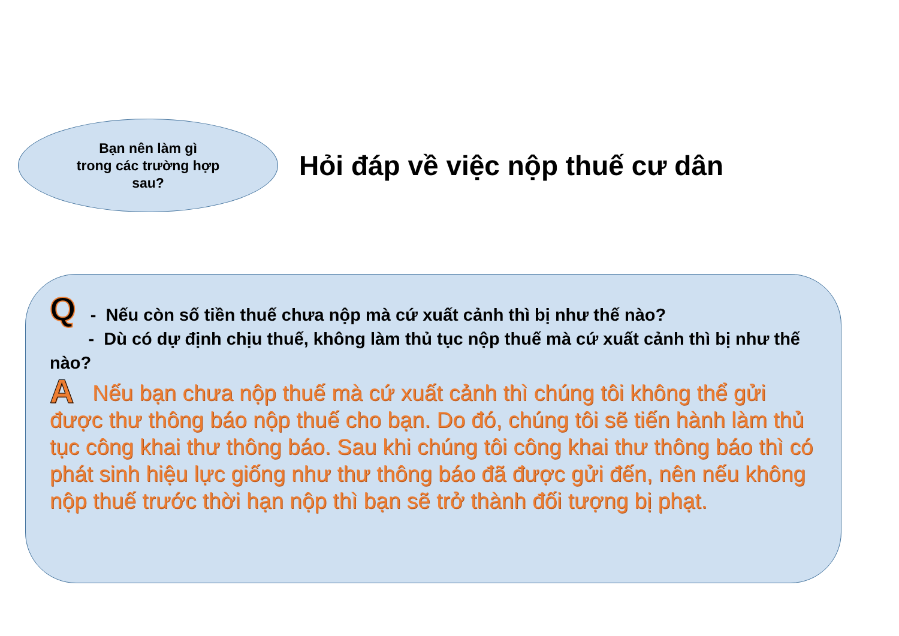Bạn nên làm gì
trong các trường hợp
sau?
Hỏi đáp về việc nộp thuế cư dân
Q - Nếu còn số tiền thuế chưa nộp mà cứ xuất cảnh thì bị như thế nào?
- Dù có dự định chịu thuế, không làm thủ tục nộp thuế mà cứ xuất cảnh thì bị như thế nào?
A Nếu bạn chưa nộp thuế mà cứ xuất cảnh thì chúng tôi không thể gửi được thư thông báo nộp thuế cho bạn. Do đó, chúng tôi sẽ tiến hành làm thủ tục công khai thư thông báo. Sau khi chúng tôi công khai thư thông báo thì có phát sinh hiệu lực giống như thư thông báo đã được gửi đến, nên nếu không nộp thuế trước thời hạn nộp thì bạn sẽ trở thành đối tượng bị phạt.